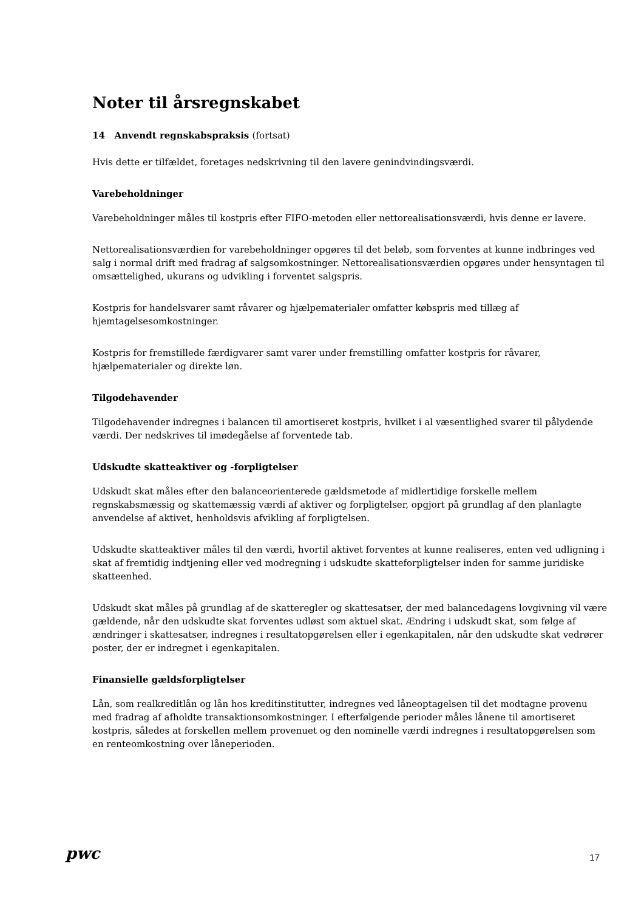Noter til årsregnskabet
14 Anvendt regnskabspraksis (fortsat)
Hvis dette er tilfældet, foretages nedskrivning til den lavere genindvindingsværdi.
Varebeholdninger
Varebeholdninger måles til kostpris efter FIFO-metoden eller nettorealisationsværdi, hvis denne er lavere.
Nettorealisationsværdien for varebeholdninger opgøres til det beløb, som forventes at kunne indbringes ved salg i normal drift med fradrag af salgsomkostninger. Nettorealisationsværdien opgøres under hensyntagen til omsættelighed, ukurans og udvikling i forventet salgspris.
Kostpris for handelsvarer samt råvarer og hjælpematerialer omfatter købspris med tillæg af hjemtagelsesomkostninger.
Kostpris for fremstillede færdigvarer samt varer under fremstilling omfatter kostpris for råvarer, hjælpematerialer og direkte løn.
Tilgodehavender
Tilgodehavender indregnes i balancen til amortiseret kostpris, hvilket i al væsentlighed svarer til pålydende værdi. Der nedskrives til imødegåelse af forventede tab.
Udskudte skatteaktiver og -forpligtelser
Udskudt skat måles efter den balanceorienterede gældsmetode af midlertidige forskelle mellem regnskabsmæssig og skattemæssig værdi af aktiver og forpligtelser, opgjort på grundlag af den planlagte anvendelse af aktivet, henholdsvis afvikling af forpligtelsen.
Udskudte skatteaktiver måles til den værdi, hvortil aktivet forventes at kunne realiseres, enten ved udligning i skat af fremtidig indtjening eller ved modregning i udskudte skatteforpligtelser inden for samme juridiske skatteenhed.
Udskudt skat måles på grundlag af de skatteregler og skattesatser, der med balancedagens lovgivning vil være gældende, når den udskudte skat forventes udløst som aktuel skat. Ændring i udskudt skat, som følge af ændringer i skattesatser, indregnes i resultatopgørelsen eller i egenkapitalen, når den udskudte skat vedrører poster, der er indregnet i egenkapitalen.
Finansielle gældsforpligtelser
Lån, som realkreditlån og lån hos kreditinstitutter, indregnes ved låneoptagelsen til det modtagne provenu med fradrag af afholdte transaktionsomkostninger. I efterfølgende perioder måles lånene til amortiseret kostpris, således at forskellen mellem provenuet og den nominelle værdi indregnes i resultatopgørelsen som en renteomkostning over låneperioden.
pwc 17